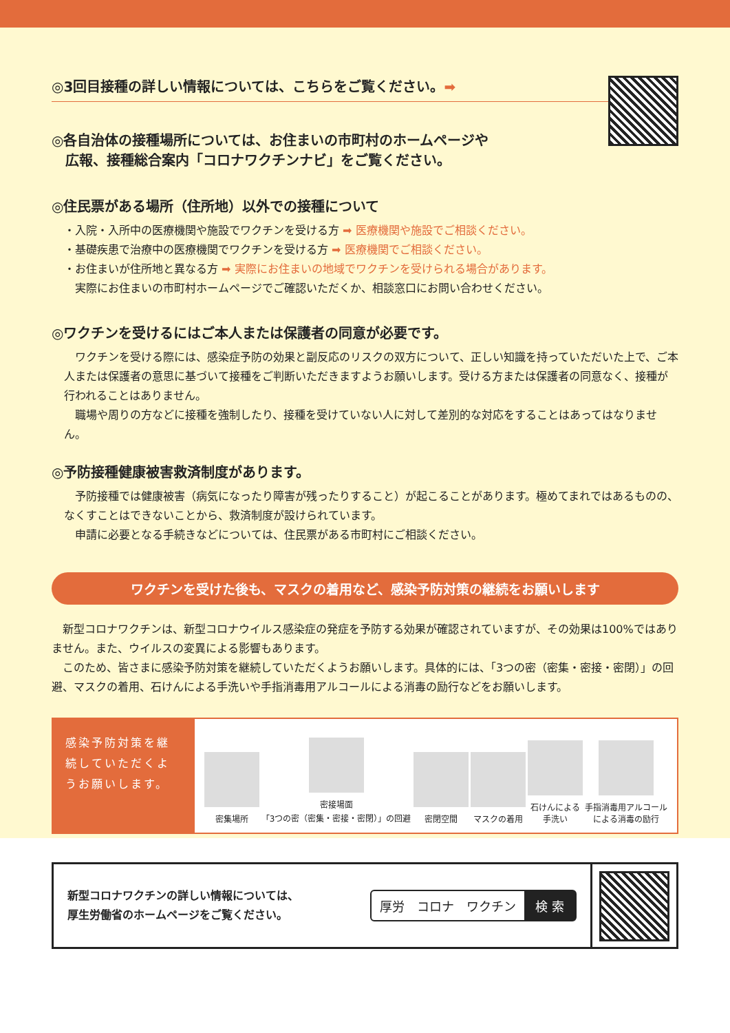◎3回目接種の詳しい情報については、こちらをご覧ください。➡
◎各自治体の接種場所については、お住まいの市町村のホームページや
　広報、接種総合案内「コロナワクチンナビ」をご覧ください。
◎住民票がある場所（住所地）以外での接種について
・入院・入所中の医療機関や施設でワクチンを受ける方 ➡ 医療機関や施設でご相談ください。
・基礎疾患で治療中の医療機関でワクチンを受ける方 ➡ 医療機関でご相談ください。
・お住まいが住所地と異なる方 ➡ 実際にお住まいの地域でワクチンを受けられる場合があります。
　実際にお住まいの市町村ホームページでご確認いただくか、相談窓口にお問い合わせください。
◎ワクチンを受けるにはご本人または保護者の同意が必要です。
　ワクチンを受ける際には、感染症予防の効果と副反応のリスクの双方について、正しい知識を持っていただいた上で、ご本人または保護者の意思に基づいて接種をご判断いただきますようお願いします。受ける方または保護者の同意なく、接種が行われることはありません。
　職場や周りの方などに接種を強制したり、接種を受けていない人に対して差別的な対応をすることはあってはなりません。
◎予防接種健康被害救済制度があります。
　予防接種では健康被害（病気になったり障害が残ったりすること）が起こることがあります。極めてまれではあるものの、なくすことはできないことから、救済制度が設けられています。
　申請に必要となる手続きなどについては、住民票がある市町村にご相談ください。
ワクチンを受けた後も、マスクの着用など、感染予防対策の継続をお願いします
　新型コロナワクチンは、新型コロナウイルス感染症の発症を予防する効果が確認されていますが、その効果は100%ではありません。また、ウイルスの変異による影響もあります。
　このため、皆さまに感染予防対策を継続していただくようお願いします。具体的には、「3つの密（密集・密接・密閉）」の回避、マスクの着用、石けんによる手洗いや手指消毒用アルコールによる消毒の励行などをお願いします。
感染予防対策を継続していただくようお願いします。
密集場所
密接場面
「3つの密（密集・密接・密閉）」の回避
密閉空間
マスクの着用
石けんによる
手洗い
手指消毒用アルコール
による消毒の励行
新型コロナワクチンの詳しい情報については、
厚生労働省のホームページをご覧ください。
厚労　コロナ　ワクチン 検 索